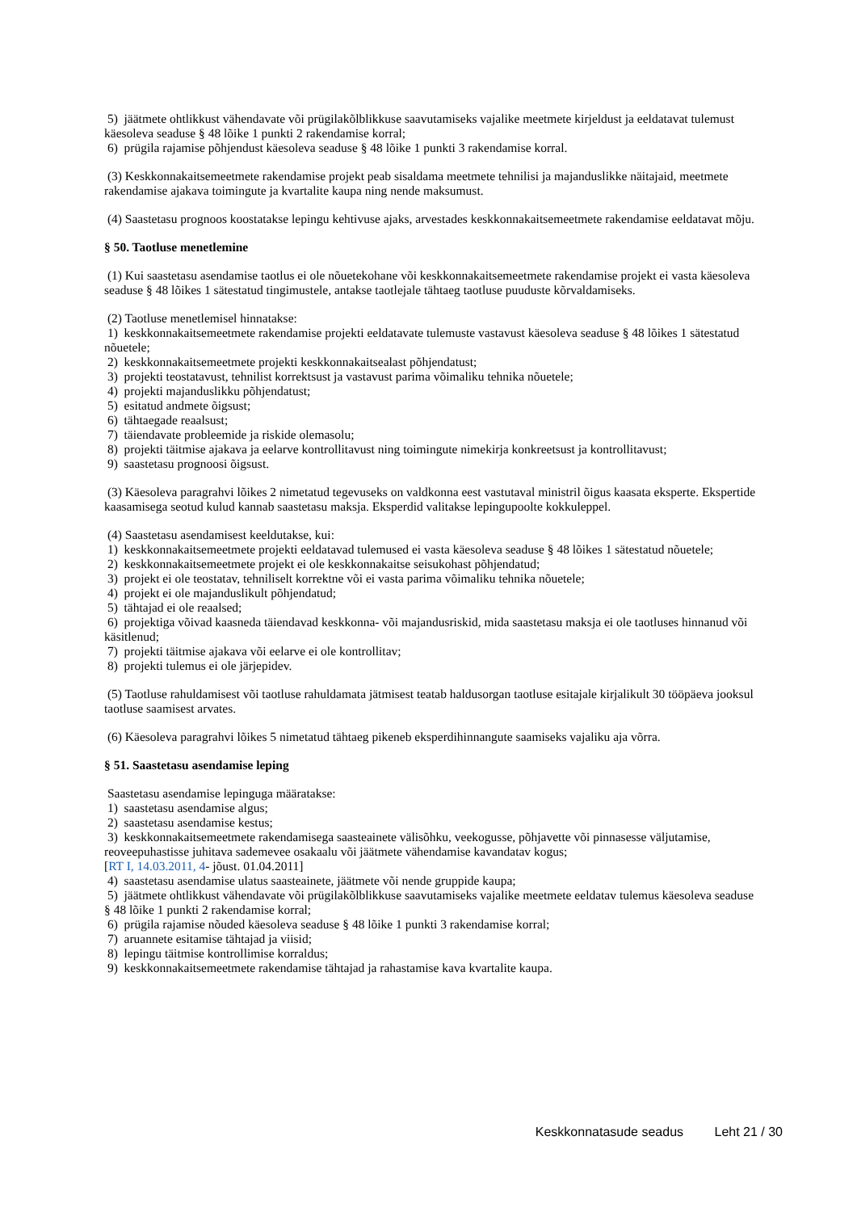5) jäätmete ohtlikkust vähendavate või prügilakõlblikkuse saavutamiseks vajalike meetmete kirjeldust ja eeldatavat tulemust käesoleva seaduse § 48 lõike 1 punkti 2 rakendamise korral;
6) prügila rajamise põhjendust käesoleva seaduse § 48 lõike 1 punkti 3 rakendamise korral.
(3) Keskkonnakaitsemeetmete rakendamise projekt peab sisaldama meetmete tehnilisi ja majanduslikke näitajaid, meetmete rakendamise ajakava toimingute ja kvartalite kaupa ning nende maksumust.
(4) Saastetasu prognoos koostatakse lepingu kehtivuse ajaks, arvestades keskkonnakaitsemeetmete rakendamise eeldatavat mõju.
§ 50. Taotluse menetlemine
(1) Kui saastetasu asendamise taotlus ei ole nõuetekohane või keskkonnakaitsemeetmete rakendamise projekt ei vasta käesoleva seaduse § 48 lõikes 1 sätestatud tingimustele, antakse taotlejale tähtaeg taotluse puuduste kõrvaldamiseks.
(2) Taotluse menetlemisel hinnatakse:
1) keskkonnakaitsemeetmete rakendamise projekti eeldatavate tulemuste vastavust käesoleva seaduse § 48 lõikes 1 sätestatud nõuetele;
2) keskkonnakaitsemeetmete projekti keskkonnakaitsealast põhjendatust;
3) projekti teostatavust, tehnilist korrektsust ja vastavust parima võimaliku tehnika nõuetele;
4) projekti majanduslikku põhjendatust;
5) esitatud andmete õigsust;
6) tähtaegade reaalsust;
7) täiendavate probleemide ja riskide olemasolu;
8) projekti täitmise ajakava ja eelarve kontrollitavust ning toimingute nimekirja konkreetsust ja kontrollitavust;
9) saastetasu prognoosi õigsust.
(3) Käesoleva paragrahvi lõikes 2 nimetatud tegevuseks on valdkonna eest vastutaval ministril õigus kaasata eksperte. Ekspertide kaasamisega seotud kulud kannab saastetasu maksja. Eksperdid valitakse lepingupoolte kokkuleppel.
(4) Saastetasu asendamisest keeldutakse, kui:
1) keskkonnakaitsemeetmete projekti eeldatavad tulemused ei vasta käesoleva seaduse § 48 lõikes 1 sätestatud nõuetele;
2) keskkonnakaitsemeetmete projekt ei ole keskkonnakaitse seisukohast põhjendatud;
3) projekt ei ole teostatav, tehniliselt korrektne või ei vasta parima võimaliku tehnika nõuetele;
4) projekt ei ole majanduslikult põhjendatud;
5) tähtajad ei ole reaalsed;
6) projektiga võivad kaasneda täiendavad keskkonna- või majandusriskid, mida saastetasu maksja ei ole taotluses hinnanud või käsitlenud;
7) projekti täitmise ajakava või eelarve ei ole kontrollitav;
8) projekti tulemus ei ole järjepidev.
(5) Taotluse rahuldamisest või taotluse rahuldamata jätmisest teatab haldusorgan taotluse esitajale kirjalikult 30 tööpäeva jooksul taotluse saamisest arvates.
(6) Käesoleva paragrahvi lõikes 5 nimetatud tähtaeg pikeneb eksperdihinnangute saamiseks vajaliku aja võrra.
§ 51. Saastetasu asendamise leping
Saastetasu asendamise lepinguga määratakse:
1) saastetasu asendamise algus;
2) saastetasu asendamise kestus;
3) keskkonnakaitsemeetmete rakendamisega saasteainete välisõhku, veekogusse, põhjavette või pinnasesse väljutamise, reoveepuhastisse juhitava sademevee osakaalu või jäätmete vähendamise kavandatav kogus;
[RT I, 14.03.2011, 4- jõust. 01.04.2011]
4) saastetasu asendamise ulatus saasteainete, jäätmete või nende gruppide kaupa;
5) jäätmete ohtlikkust vähendavate või prügilakõlblikkuse saavutamiseks vajalike meetmete eeldatav tulemus käesoleva seaduse § 48 lõike 1 punkti 2 rakendamise korral;
6) prügila rajamise nõuded käesoleva seaduse § 48 lõike 1 punkti 3 rakendamise korral;
7) aruannete esitamise tähtajad ja viisid;
8) lepingu täitmise kontrollimise korraldus;
9) keskkonnakaitsemeetmete rakendamise tähtajad ja rahastamise kava kvartalite kaupa.
Keskkonnatasude seadus Leht 21 / 30